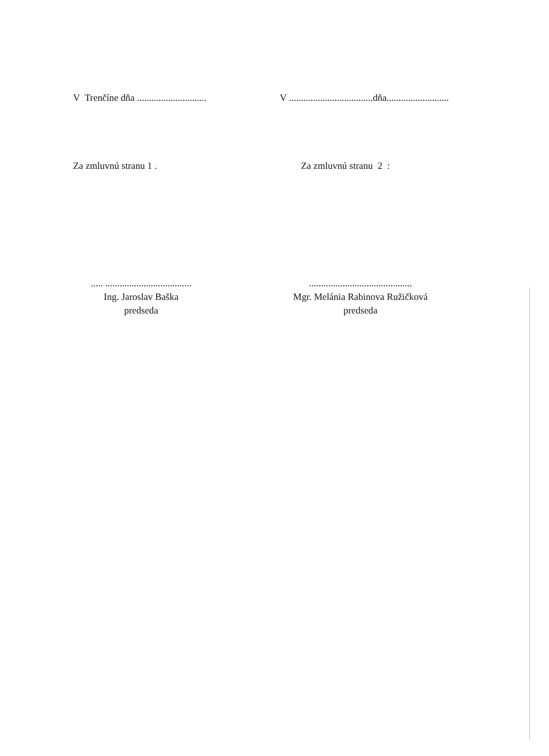V Trenčíne dňa .............................
V ...................................dňa..........................
Za zmluvnú stranu 1 . Za zmluvnú stranu 2 :
..... ....................................
Ing. Jaroslav Baška
predseda
...........................................
Mgr. Melánia Rabinova Ružičková
predseda